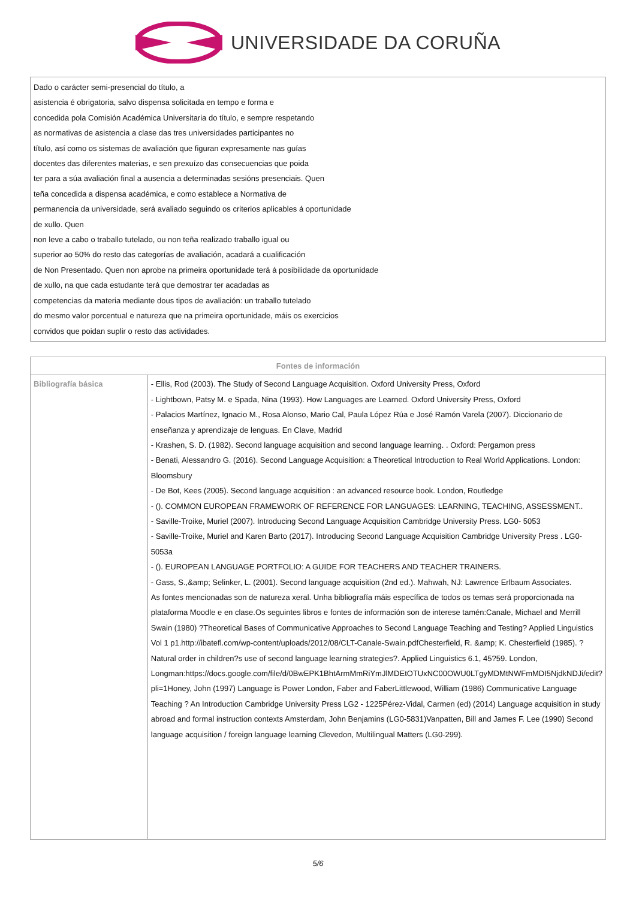UNIVERSIDADE DA CORUÑA
Dado o carácter semi-presencial do título, a
asistencia é obrigatoria, salvo dispensa solicitada en tempo e forma e
concedida pola Comisión Académica Universitaria do título, e sempre respetando
as normativas de asistencia a clase das tres universidades participantes no
título, así como os sistemas de avaliación que figuran expresamente nas guías
docentes das diferentes materias, e sen prexuízo das consecuencias que poida
ter para a súa avaliación final a ausencia a determinadas sesións presenciais. Quen
teña concedida a dispensa académica, e como establece a Normativa de
permanencia da universidade, será avaliado seguindo os criterios aplicables á oportunidade
de xullo. Quen
non leve a cabo o traballo tutelado, ou non teña realizado traballo igual ou
superior ao 50% do resto das categorías de avaliación, acadará a cualificación
de Non Presentado. Quen non aprobe na primeira oportunidade terá á posibilidade da oportunidade
de xullo, na que cada estudante terá que demostrar ter acadadas as
competencias da materia mediante dous tipos de avaliación: un traballo tutelado
do mesmo valor porcentual e natureza que na primeira oportunidade, máis os exercicios
convidos que poidan suplir o resto das actividades.
| Fontes de información | |
| --- | --- |
| Bibliografía básica | - Ellis, Rod (2003). The Study of Second Language Acquisition. Oxford University Press, Oxford - Lightbown, Patsy M. e Spada, Nina (1993). How Languages are Learned. Oxford University Press, Oxford - Palacios Martínez, Ignacio M., Rosa Alonso, Mario Cal, Paula López Rúa e José Ramón Varela (2007). Diccionario de enseñanza y aprendizaje de lenguas. En Clave, Madrid - Krashen, S. D. (1982). Second language acquisition and second language learning. . Oxford: Pergamon press - Benati, Alessandro G. (2016). Second Language Acquisition: a Theoretical Introduction to Real World Applications. London: Bloomsbury - De Bot, Kees (2005). Second language acquisition : an advanced resource book. London, Routledge - (). COMMON EUROPEAN FRAMEWORK OF REFERENCE FOR LANGUAGES: LEARNING, TEACHING, ASSESSMENT.. - Saville-Troike, Muriel (2007). Introducing Second Language Acquisition Cambridge University Press. LG0- 5053 - Saville-Troike, Muriel and Karen Barto (2017). Introducing Second Language Acquisition Cambridge University Press . LG0- 5053a - (). EUROPEAN LANGUAGE PORTFOLIO: A GUIDE FOR TEACHERS AND TEACHER TRAINERS. - Gass, S.,&amp; Selinker, L. (2001). Second language acquisition (2nd ed.). Mahwah, NJ: Lawrence Erlbaum Associates. As fontes mencionadas son de natureza xeral. Unha bibliografía máis específica de todos os temas será proporcionada na plataforma Moodle e en clase.Os seguintes libros e fontes de información son de interese tamén:Canale, Michael and Merrill Swain (1980) ?Theoretical Bases of Communicative Approaches to Second Language Teaching and Testing? Applied Linguistics Vol 1 p1.http://ibatefl.com/wp-content/uploads/2012/08/CLT-Canale-Swain.pdfChesterfield, R. &amp; K. Chesterfield (1985). ?Natural order in children?s use of second language learning strategies?. Applied Linguistics 6.1, 45?59. London, Longman:https://docs.google.com/file/d/0BwEPK1BhtArmMmRiYmJlMDEtOTUxNC00OWU0LTgyMDMtNWFmMDI5NjdkNDJi/edit?pli=1Honey, John (1997) Language is Power London, Faber and FaberLittlewood, William (1986) Communicative Language Teaching ? An Introduction Cambridge University Press LG2 - 1225Pérez-Vidal, Carmen (ed) (2014) Language acquisition in study abroad and formal instruction contexts Amsterdam, John Benjamins (LG0-5831)Vanpatten, Bill and James F. Lee (1990) Second language acquisition / foreign language learning Clevedon, Multilingual Matters (LG0-299). |
5/6